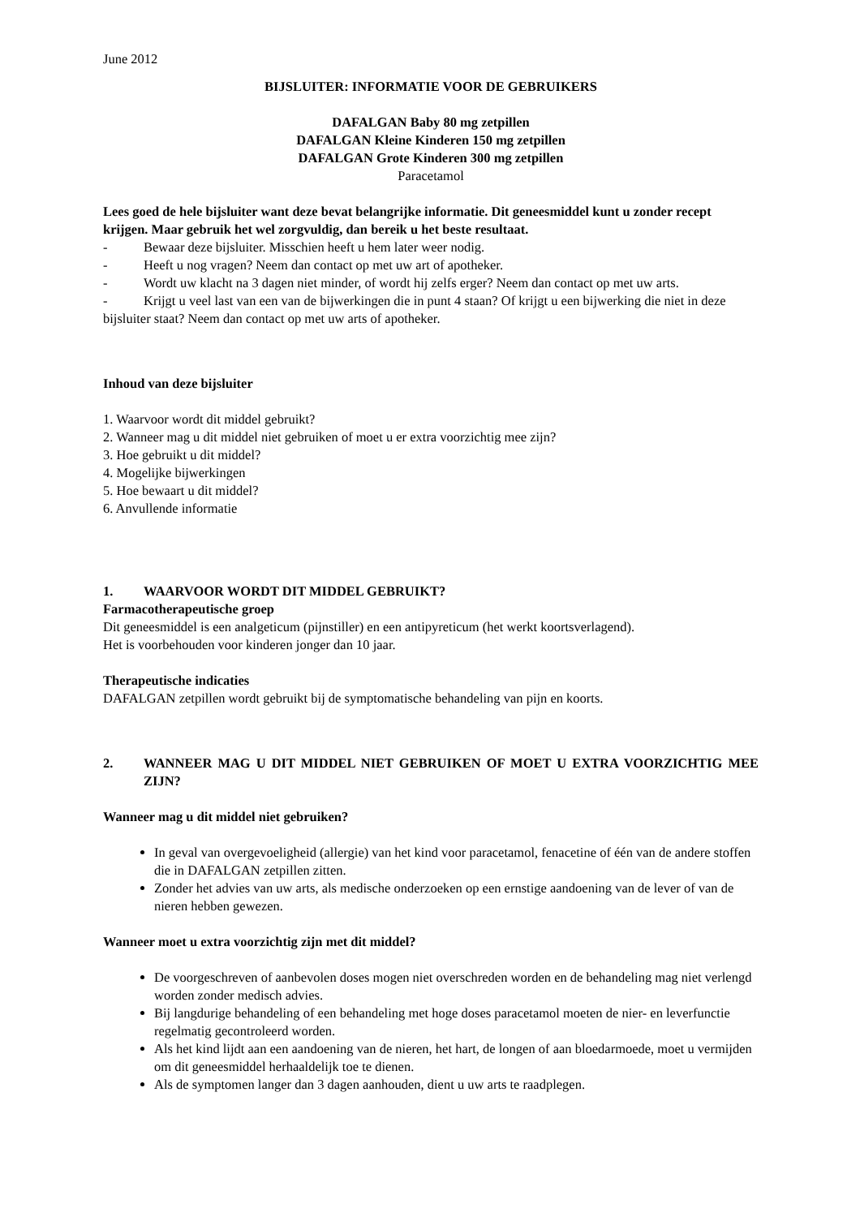June 2012
BIJSLUITER: INFORMATIE VOOR DE GEBRUIKERS
DAFALGAN Baby 80 mg zetpillen
DAFALGAN Kleine Kinderen 150 mg zetpillen
DAFALGAN Grote Kinderen 300 mg zetpillen
Paracetamol
Lees goed de hele bijsluiter want deze bevat belangrijke informatie. Dit geneesmiddel kunt u zonder recept krijgen. Maar gebruik het wel zorgvuldig, dan bereik u het beste resultaat.
- Bewaar deze bijsluiter. Misschien heeft u hem later weer nodig.
- Heeft u nog vragen? Neem dan contact op met uw art of apotheker.
- Wordt uw klacht na 3 dagen niet minder, of wordt hij zelfs erger? Neem dan contact op met uw arts.
- Krijgt u veel last van een van de bijwerkingen die in punt 4 staan? Of krijgt u een bijwerking die niet in deze bijsluiter staat? Neem dan contact op met uw arts of apotheker.
Inhoud van deze bijsluiter
1. Waarvoor wordt dit middel gebruikt?
2. Wanneer mag u dit middel niet gebruiken of moet u er extra voorzichtig mee zijn?
3. Hoe gebruikt u dit middel?
4. Mogelijke bijwerkingen
5. Hoe bewaart u dit middel?
6. Anvullende informatie
1. WAARVOOR WORDT DIT MIDDEL GEBRUIKT?
Farmacotherapeutische groep
Dit geneesmiddel is een analgeticum (pijnstiller) en een antipyreticum (het werkt koortsverlagend).
Het is voorbehouden voor kinderen jonger dan 10 jaar.
Therapeutische indicaties
DAFALGAN zetpillen wordt gebruikt bij de symptomatische behandeling van pijn en koorts.
2. WANNEER MAG U DIT MIDDEL NIET GEBRUIKEN OF MOET U EXTRA VOORZICHTIG MEE ZIJN?
Wanneer mag u dit middel niet gebruiken?
In geval van overgevoeligheid (allergie) van het kind voor paracetamol, fenacetine of één van de andere stoffen die in DAFALGAN zetpillen zitten.
Zonder het advies van uw arts, als medische onderzoeken op een ernstige aandoening van de lever of van de nieren hebben gewezen.
Wanneer moet u extra voorzichtig zijn met dit middel?
De voorgeschreven of aanbevolen doses mogen niet overschreden worden en de behandeling mag niet verlengd worden zonder medisch advies.
Bij langdurige behandeling of een behandeling met hoge doses paracetamol moeten de nier- en leverfunctie regelmatig gecontroleerd worden.
Als het kind lijdt aan een aandoening van de nieren, het hart, de longen of aan bloedarmoede, moet u vermijden om dit geneesmiddel herhaaldelijk toe te dienen.
Als de symptomen langer dan 3 dagen aanhouden, dient u uw arts te raadplegen.